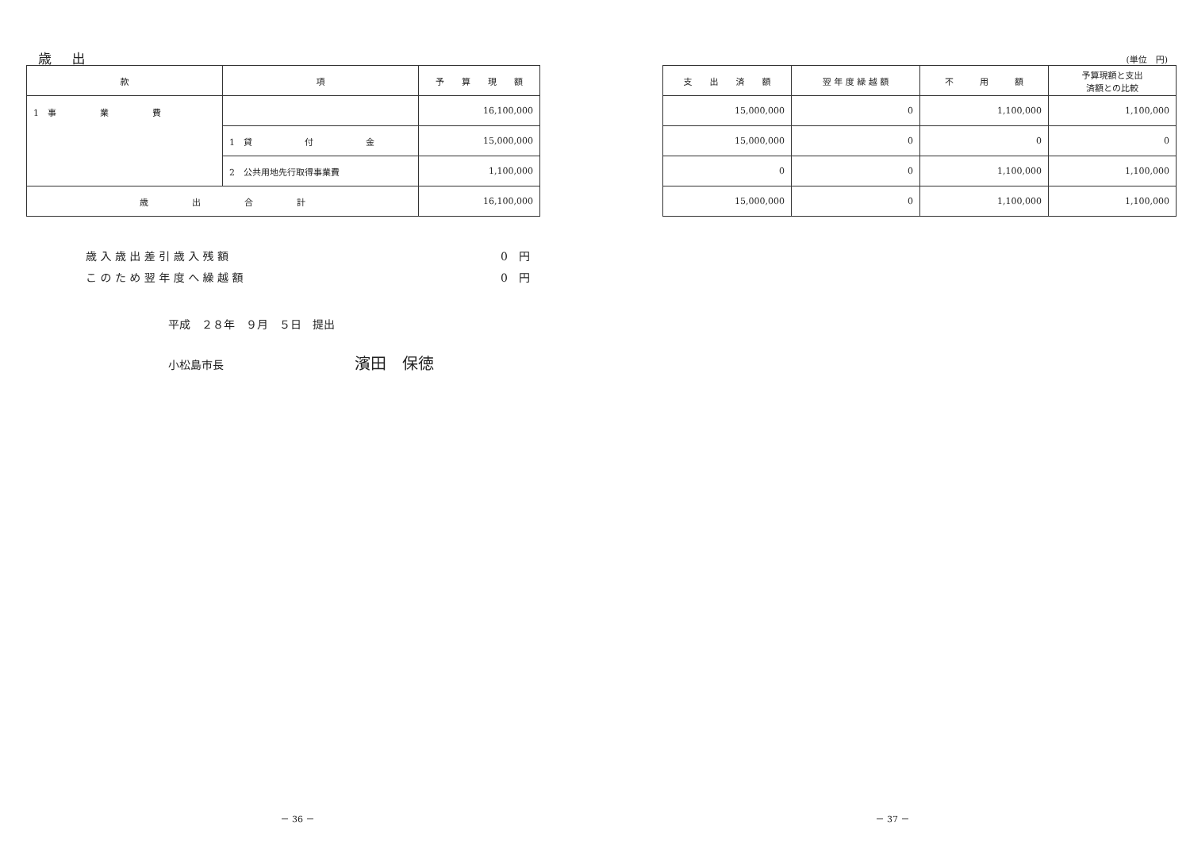歳 出
| 款 | 項 | 予 算 現 額 |
| --- | --- | --- |
| 1 事 業 費 | | 16,100,000 |
| | 1 貸 付 金 | 15,000,000 |
| | 2 公共用地先行取得事業費 | 1,100,000 |
| 歳 出 合 計 | | 16,100,000 |
歳 入 歳 出 差 引 歳 入 残 額 0　円
こ の た め 翌 年 度 へ 繰 越 額 0　円
平成　２８年　９月　５日　提出
小松島市長 濱田　保徳
－ 36 －
(単位　円)
| 支 出 済 額 | 翌 年 度 繰 越 額 | 不 用 額 | 予算現額と支出 済額との比較 |
| --- | --- | --- | --- |
| 15,000,000 | 0 | 1,100,000 | 1,100,000 |
| 15,000,000 | 0 | 0 | 0 |
| 0 | 0 | 1,100,000 | 1,100,000 |
| 15,000,000 | 0 | 1,100,000 | 1,100,000 |
－ 37 －